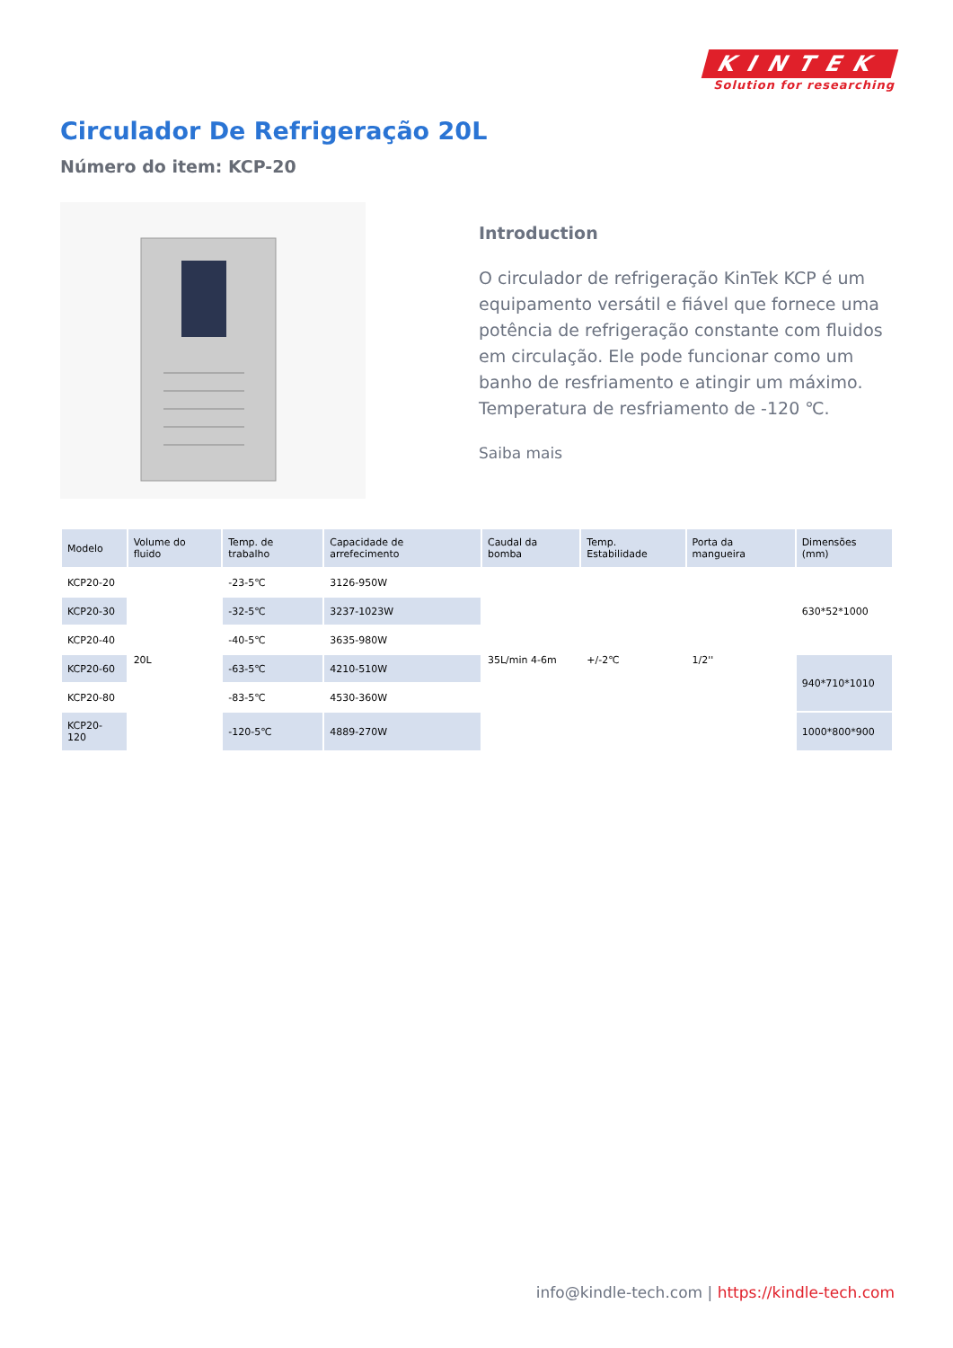KINTEK
Solution for researching
Circulador De Refrigeração 20L
Número do item: KCP-20
Introduction
O circulador de refrigeração KinTek KCP é um equipamento versátil e fiável que fornece uma potência de refrigeração constante com fluidos em circulação. Ele pode funcionar como um banho de resfriamento e atingir um máximo. Temperatura de resfriamento de -120 ℃.
Saiba mais
| Modelo | Volume do fluido | Temp. de trabalho | Capacidade de arrefecimento | Caudal da bomba | Temp. Estabilidade | Porta da mangueira | Dimensões (mm) |
| --- | --- | --- | --- | --- | --- | --- | --- |
| KCP20-20 | 20L | -23-5℃ | 3126-950W | 35L/min 4-6m | +/-2℃ | 1/2'' | 630*52*1000 |
| KCP20-30 | | -32-5℃ | 3237-1023W | | | | |
| KCP20-40 | | -40-5℃ | 3635-980W | | | | |
| KCP20-60 | | -63-5℃ | 4210-510W | | | | 940*710*1010 |
| KCP20-80 | | -83-5℃ | 4530-360W | | | | |
| KCP20-120 | | -120-5℃ | 4889-270W | | | | 1000*800*900 |
info@kindle-tech.com | https://kindle-tech.com